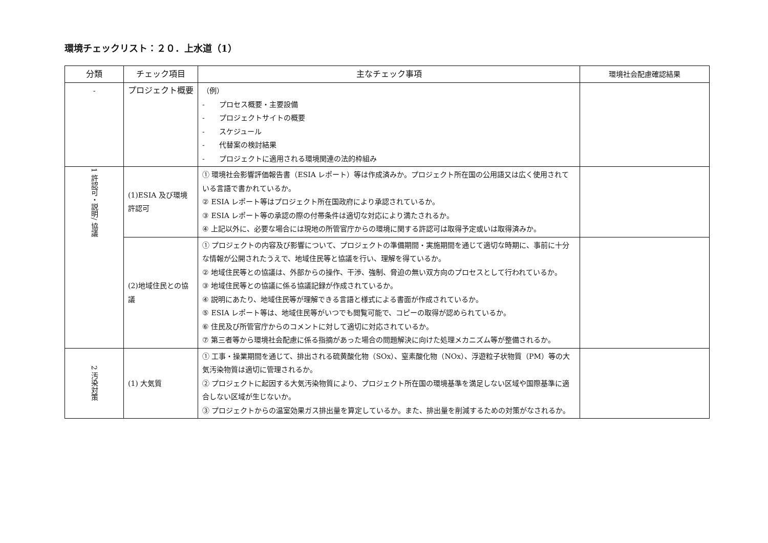環境チェックリスト：２０．上水道（1）
| 分類 | チェック項目 | 主なチェック事項 | 環境社会配慮確認結果 |
| --- | --- | --- | --- |
| - | プロジェクト概要 | （例） - プロセス概要・主要設備 - プロジェクトサイトの概要 - スケジュール - 代替案の検討結果 - プロジェクトに適用される環境関連の法的枠組み | |
| 1 許認可・説明/ 協議 | (1)ESIA 及び環境許認可 | ① 環境社会影響評価報告書（ESIA レポート）等は作成済みか。プロジェクト所在国の公用語又は広く使用されている言語で書かれているか。 ② ESIA レポート等はプロジェクト所在国政府により承認されているか。 ③ ESIA レポート等の承認の際の付帯条件は適切な対応により満たされるか。 ④ 上記以外に、必要な場合には現地の所管官庁からの環境に関する許認可は取得予定或いは取得済みか。 | |
| | (2)地域住民との協議 | ① プロジェクトの内容及び影響について、プロジェクトの準備期間・実施期間を通じて適切な時期に、事前に十分な情報が公開されたうえで、地域住民等と協議を行い、理解を得ているか。 ② 地域住民等との協議は、外部からの操作、干渉、強制、脅迫の無い双方向のプロセスとして行われているか。 ③ 地域住民等との協議に係る協議記録が作成されているか。 ④ 説明にあたり、地域住民等が理解できる言語と様式による書面が作成されているか。 ⑤ ESIA レポート等は、地域住民等がいつでも閲覧可能で、コピーの取得が認められているか。 ⑥ 住民及び所管官庁からのコメントに対して適切に対応されているか。 ⑦ 第三者等から環境社会配慮に係る指摘があった場合の問題解決に向けた処理メカニズム等が整備されるか。 | |
| 2 汚染対策 | (1) 大気質 | ① 工事・操業期間を通じて、排出される硫黄酸化物（SOx）、窒素酸化物（NOx）、浮遊粒子状物質（PM）等の大気汚染物質は適切に管理されるか。 ② プロジェクトに起因する大気汚染物質により、プロジェクト所在国の環境基準を満足しない区域や国際基準に適合しない区域が生じないか。 ③ プロジェクトからの温室効果ガス排出量を算定しているか。また、排出量を削減するための対策がなされるか。 | |